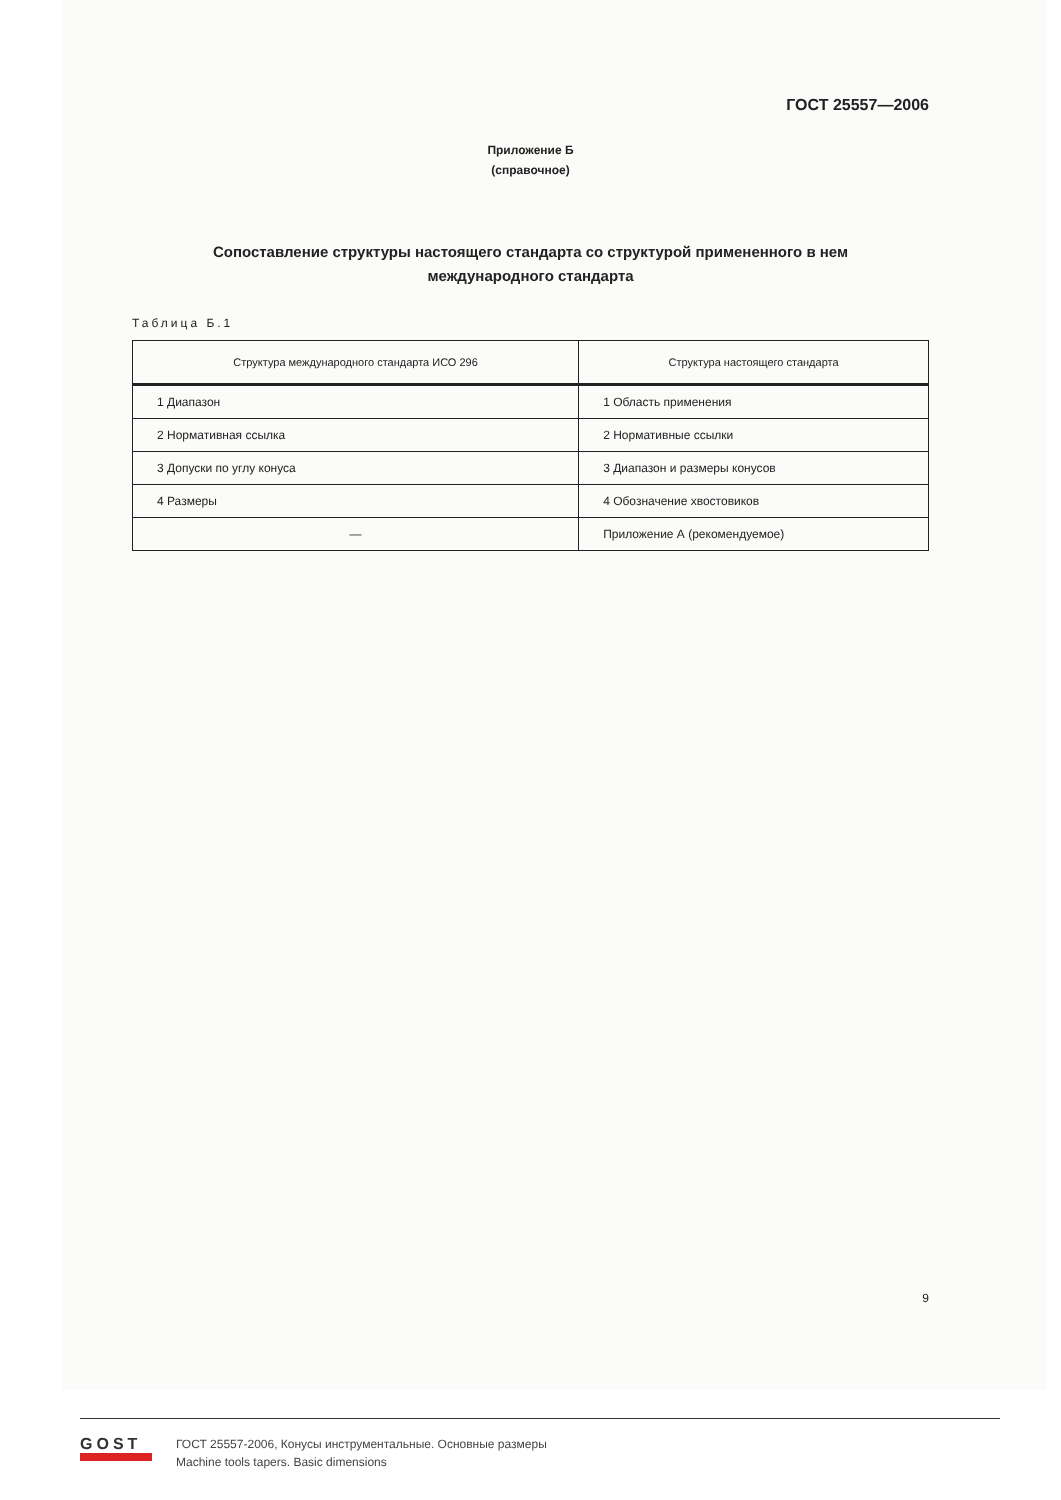ГОСТ 25557—2006
Приложение Б
(справочное)
Сопоставление структуры настоящего стандарта со структурой примененного в нем
международного стандарта
Таблица Б.1
| Структура международного стандарта ИСО 296 | Структура настоящего стандарта |
| --- | --- |
| 1 Диапазон | 1 Область применения |
| 2 Нормативная ссылка | 2 Нормативные ссылки |
| 3 Допуски по углу конуса | 3 Диапазон и размеры конусов |
| 4 Размеры | 4 Обозначение хвостовиков |
| — | Приложение А (рекомендуемое) |
9
GOST
ГОСТ 25557-2006, Конусы инструментальные. Основные размеры
Machine tools tapers. Basic dimensions